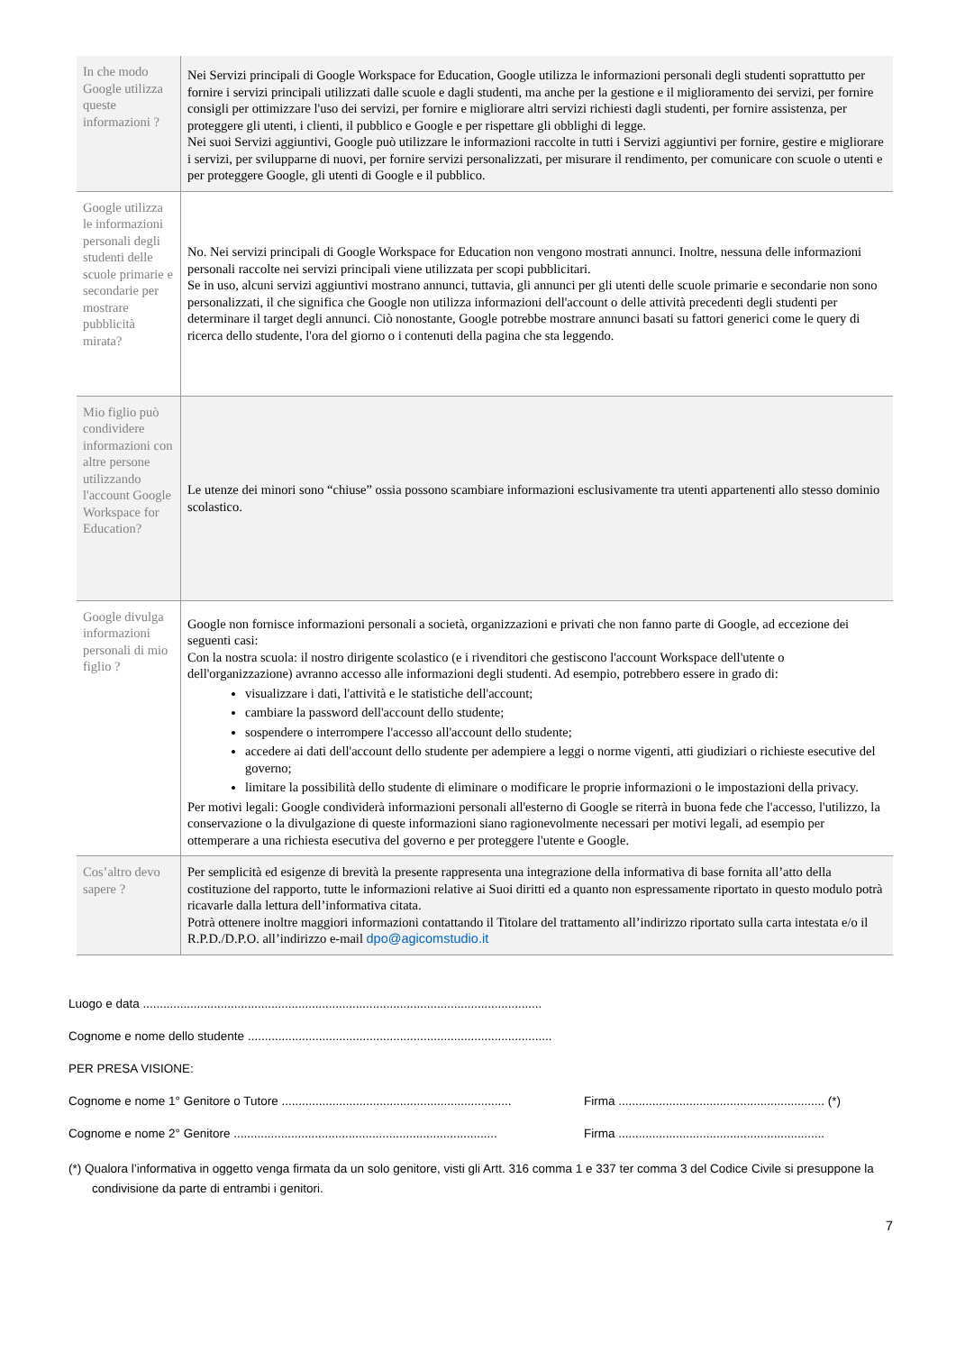| In che modo Google utilizza queste informazioni ? | Nei Servizi principali di Google Workspace for Education, Google utilizza le informazioni personali degli studenti soprattutto per fornire i servizi principali utilizzati dalle scuole e dagli studenti, ma anche per la gestione e il miglioramento dei servizi, per fornire consigli per ottimizzare l'uso dei servizi, per fornire e migliorare altri servizi richiesti dagli studenti, per fornire assistenza, per proteggere gli utenti, i clienti, il pubblico e Google e per rispettare gli obblighi di legge. Nei suoi Servizi aggiuntivi, Google può utilizzare le informazioni raccolte in tutti i Servizi aggiuntivi per fornire, gestire e migliorare i servizi, per svilupparne di nuovi, per fornire servizi personalizzati, per misurare il rendimento, per comunicare con scuole o utenti e per proteggere Google, gli utenti di Google e il pubblico. |
| Google utilizza le informazioni personali degli studenti delle scuole primarie e secondarie per mostrare pubblicità mirata? | No. Nei servizi principali di Google Workspace for Education non vengono mostrati annunci. Inoltre, nessuna delle informazioni personali raccolte nei servizi principali viene utilizzata per scopi pubblicitari. Se in uso, alcuni servizi aggiuntivi mostrano annunci, tuttavia, gli annunci per gli utenti delle scuole primarie e secondarie non sono personalizzati, il che significa che Google non utilizza informazioni dell'account o delle attività precedenti degli studenti per determinare il target degli annunci. Ciò nonostante, Google potrebbe mostrare annunci basati su fattori generici come le query di ricerca dello studente, l'ora del giorno o i contenuti della pagina che sta leggendo. |
| Mio figlio può condividere informazioni con altre persone utilizzando l'account Google Workspace for Education? | Le utenze dei minori sono “chiuse” ossia possono scambiare informazioni esclusivamente tra utenti appartenenti allo stesso dominio scolastico. |
| Google divulga informazioni personali di mio figlio ? | Google non fornisce informazioni personali a società, organizzazioni e privati che non fanno parte di Google, ad eccezione dei seguenti casi: Con la nostra scuola: il nostro dirigente scolastico (e i rivenditori che gestiscono l'account Workspace dell'utente o dell'organizzazione) avranno accesso alle informazioni degli studenti. Ad esempio, potrebbero essere in grado di: visualizzare i dati, l'attività e le statistiche dell'account; cambiare la password dell'account dello studente; sospendere o interrompere l'accesso all'account dello studente; accedere ai dati dell'account dello studente per adempiere a leggi o norme vigenti, atti giudiziari o richieste esecutive del governo; limitare la possibilità dello studente di eliminare o modificare le proprie informazioni o le impostazioni della privacy. Per motivi legali: Google condividerà informazioni personali all'esterno di Google se riterrà in buona fede che l'accesso, l'utilizzo, la conservazione o la divulgazione di queste informazioni siano ragionevolmente necessari per motivi legali, ad esempio per ottemperare a una richiesta esecutiva del governo e per proteggere l'utente e Google. |
| Cos’altro devo sapere ? | Per semplicità ed esigenze di brevità la presente rappresenta una integrazione della informativa di base fornita all’atto della costituzione del rapporto, tutte le informazioni relative ai Suoi diritti ed a quanto non espressamente riportato in questo modulo potrà ricavarle dalla lettura dell’informativa citata. Potrà ottenere inoltre maggiori informazioni contattando il Titolare del trattamento all’indirizzo riportato sulla carta intestata e/o il R.P.D./D.P.O. all’indirizzo e-mail dpo@agicomstudio.it |
Luogo e data ......................................................................................................................
Cognome e nome dello studente ..........................................................................................
PER PRESA VISIONE:
Cognome e nome 1° Genitore o Tutore .................................................................... Firma ............................................................. (*)
Cognome e nome 2° Genitore .............................................................................. Firma .............................................................
(*) Qualora l’informativa in oggetto venga firmata da un solo genitore, visti gli Artt. 316 comma 1 e 337 ter comma 3 del Codice Civile si presuppone la condivisione da parte di entrambi i genitori.
7